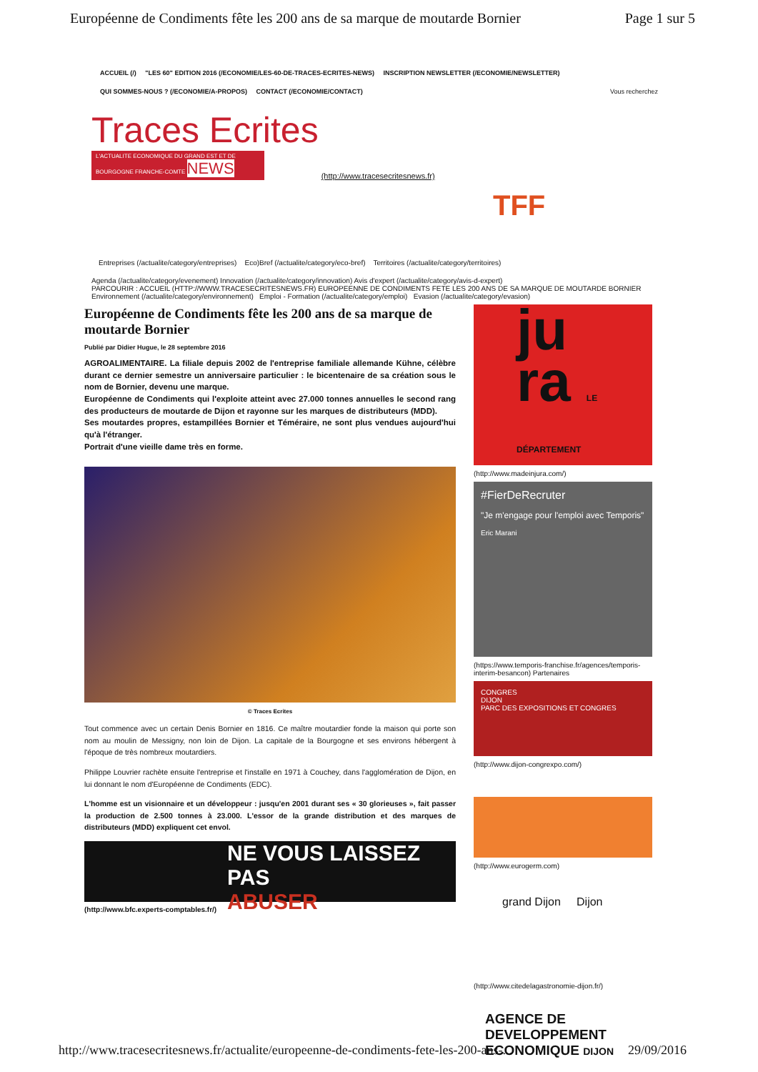Européenne de Condiments fête les 200 ans de sa marque de moutarde Bornier Page 1 sur 5
ACCUEIL (/) "LES 60" EDITION 2016 (/ECONOMIE/LES-60-DE-TRACES-ECRITES-NEWS) INSCRIPTION NEWSLETTER (/ECONOMIE/NEWSLETTER)
QUI SOMMES-NOUS ? (/ECONOMIE/A-PROPOS) CONTACT (/ECONOMIE/CONTACT) Vous recherchez
Traces Ecrites
L'ACTUALITE ECONOMIQUE DU GRAND EST ET DE BOURGOGNE FRANCHE-COMTE NEWS
(http://www.tracesecritesnews.fr)
TFF
Entreprises (/actualite/category/entreprises) Eco)Bref (/actualite/category/eco-bref) Territoires (/actualite/category/territoires)
Agenda (/actualite/category/evenement) Innovation (/actualite/category/innovation) Avis d'expert (/actualite/category/avis-d-expert)
PARCOURIR : ACCUEIL (HTTP://WWW.TRACESECRITESNEWS.FR) EUROPEENNE DE CONDIMENTS FETE LES 200 ANS DE SA MARQUE DE MOUTARDE BORNIER
Environnement (/actualite/category/environnement) Emploi - Formation (/actualite/category/emploi) Evasion (/actualite/category/evasion)
Européenne de Condiments fête les 200 ans de sa marque de moutarde Bornier
Publié par Didier Hugue, le 28 septembre 2016
AGROALIMENTAIRE. La filiale depuis 2002 de l'entreprise familiale allemande Kühne, célèbre durant ce dernier semestre un anniversaire particulier : le bicentenaire de sa création sous le nom de Bornier, devenu une marque.
Européenne de Condiments qui l'exploite atteint avec 27.000 tonnes annuelles le second rang des producteurs de moutarde de Dijon et rayonne sur les marques de distributeurs (MDD).
Ses moutardes propres, estampillées Bornier et Téméraire, ne sont plus vendues aujourd'hui qu'à l'étranger.
Portrait d'une vieille dame très en forme.
© Traces Ecrites
Tout commence avec un certain Denis Bornier en 1816. Ce maître moutardier fonde la maison qui porte son nom au moulin de Messigny, non loin de Dijon. La capitale de la Bourgogne et ses environs hébergent à l'époque de très nombreux moutardiers.
Philippe Louvrier rachète ensuite l'entreprise et l'installe en 1971 à Couchey, dans l'agglomération de Dijon, en lui donnant le nom d'Européenne de Condiments (EDC).
L'homme est un visionnaire et un développeur : jusqu'en 2001 durant ses « 30 glorieuses », fait passer la production de 2.500 tonnes à 23.000. L'essor de la grande distribution et des marques de distributeurs (MDD) expliquent cet envol.
NE VOUS LAISSEZ PAS
ABUSER
(http://www.bfc.experts-comptables.fr/)
ju
ra LE DÉPARTEMENT
(http://www.madeinjura.com/)
#FierDeRecruter
"Je m'engage pour l'emploi avec Temporis"
Eric Marani
(https://www.temporis-franchise.fr/agences/temporis-interim-besancon) Partenaires
CONGRES
DIJON
PARC DES EXPOSITIONS ET CONGRES
(http://www.dijon-congrexpo.com/)
(http://www.eurogerm.com)
grand Dijon Dijon
(http://www.citedelagastronomie-dijon.fr/)
AGENCE DE
DEVELOPPEMENT
ECONOMIQUE DIJON
http://www.tracesecritesnews.fr/actualite/europeenne-de-condiments-fete-les-200-ans-... 29/09/2016